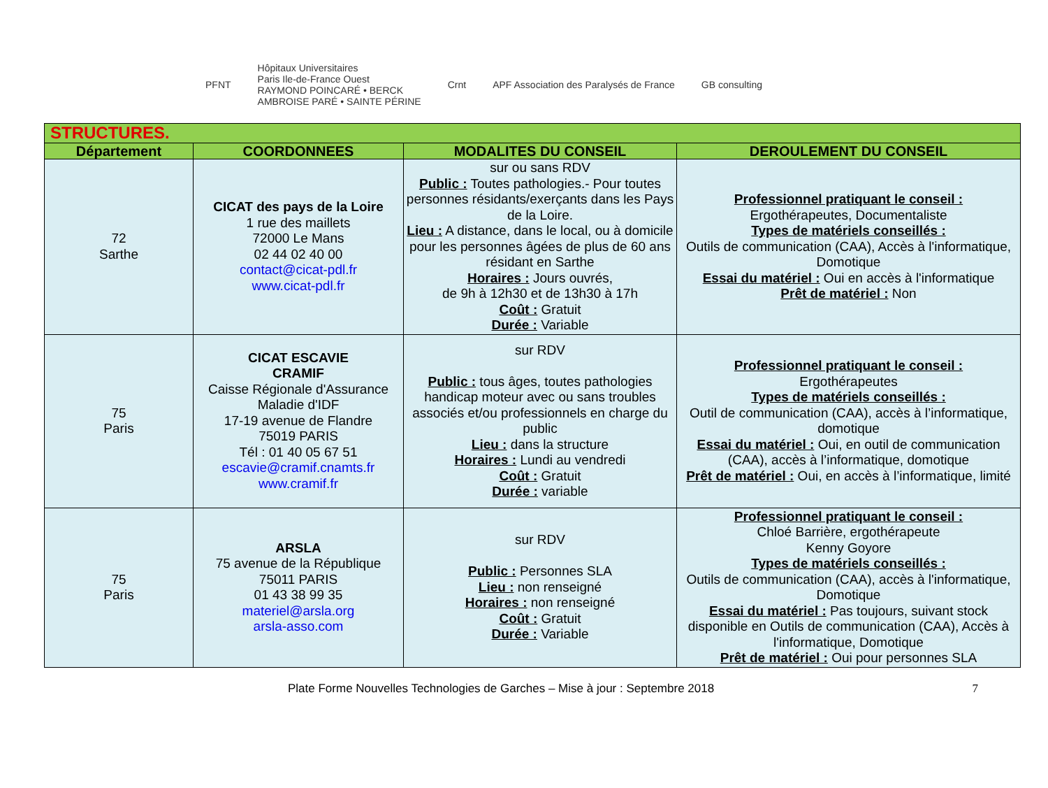PFNT
Hôpitaux Universitaires
Paris Ile-de-France Ouest
RAYMOND POINCARÉ • BERCK
AMBROISE PARÉ • SAINTE PÉRINE
Crnt
APF Association des Paralysés de France
GB consulting
| STRUCTURES. | | | |
| Département | COORDONNEES | MODALITES DU CONSEIL | DEROULEMENT DU CONSEIL |
| 72 Sarthe | CICAT des pays de la Loire 1 rue des maillets 72000 Le Mans 02 44 02 40 00 contact@cicat-pdl.fr www.cicat-pdl.fr | sur ou sans RDV Public : Toutes pathologies.- Pour toutes personnes résidants/exerçants dans les Pays de la Loire. Lieu : A distance, dans le local, ou à domicile pour les personnes âgées de plus de 60 ans résidant en Sarthe Horaires : Jours ouvrés, de 9h à 12h30 et de 13h30 à 17h Coût : Gratuit Durée : Variable | Professionnel pratiquant le conseil : Ergothérapeutes, Documentaliste Types de matériels conseillés : Outils de communication (CAA), Accès à l'informatique, Domotique Essai du matériel : Oui en accès à l'informatique Prêt de matériel : Non |
| 75 Paris | CICAT ESCAVIE CRAMIF Caisse Régionale d'Assurance Maladie d'IDF 17-19 avenue de Flandre 75019 PARIS Tél : 01 40 05 67 51 escavie@cramif.cnamts.fr www.cramif.fr | sur RDV Public : tous âges, toutes pathologies handicap moteur avec ou sans troubles associés et/ou professionnels en charge du public Lieu : dans la structure Horaires : Lundi au vendredi Coût : Gratuit Durée : variable | Professionnel pratiquant le conseil : Ergothérapeutes Types de matériels conseillés : Outil de communication (CAA), accès à l’informatique, domotique Essai du matériel : Oui, en outil de communication (CAA), accès à l’informatique, domotique Prêt de matériel : Oui, en accès à l’informatique, limité |
| 75 Paris | ARSLA 75 avenue de la République 75011 PARIS 01 43 38 99 35 materiel@arsla.org arsla-asso.com | sur RDV Public : Personnes SLA Lieu : non renseigné Horaires : non renseigné Coût : Gratuit Durée : Variable | Professionnel pratiquant le conseil : Chloé Barrière, ergothérapeute Kenny Goyore Types de matériels conseillés : Outils de communication (CAA), accès à l'informatique, Domotique Essai du matériel : Pas toujours, suivant stock disponible en Outils de communication (CAA), Accès à l'informatique, Domotique Prêt de matériel : Oui pour personnes SLA |
Plate Forme Nouvelles Technologies de Garches – Mise à jour : Septembre 2018 7